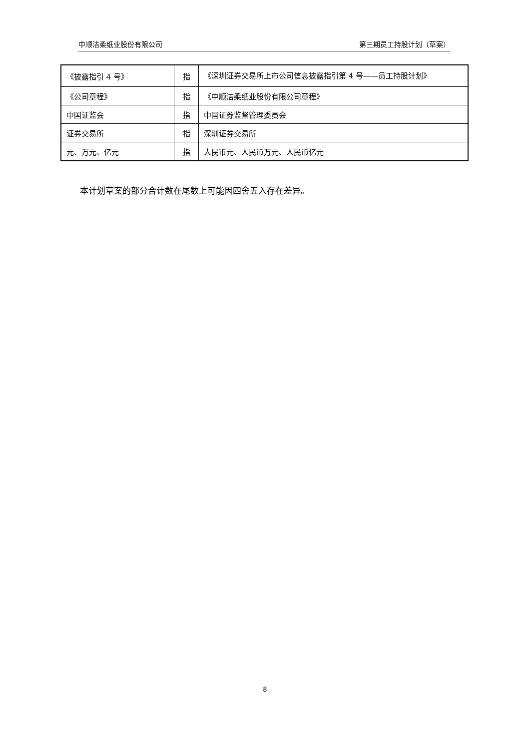中顺洁柔纸业股份有限公司 第三期员工持股计划（草案）
| 《披露指引 4 号》 | 指 | 《深圳证券交易所上市公司信息披露指引第 4 号——员工持股计划》 |
| 《公司章程》 | 指 | 《中顺洁柔纸业股份有限公司章程》 |
| 中国证监会 | 指 | 中国证券监督管理委员会 |
| 证券交易所 | 指 | 深圳证券交易所 |
| 元、万元、亿元 | 指 | 人民币元、人民币万元、人民币亿元 |
本计划草案的部分合计数在尾数上可能因四舍五入存在差异。
8